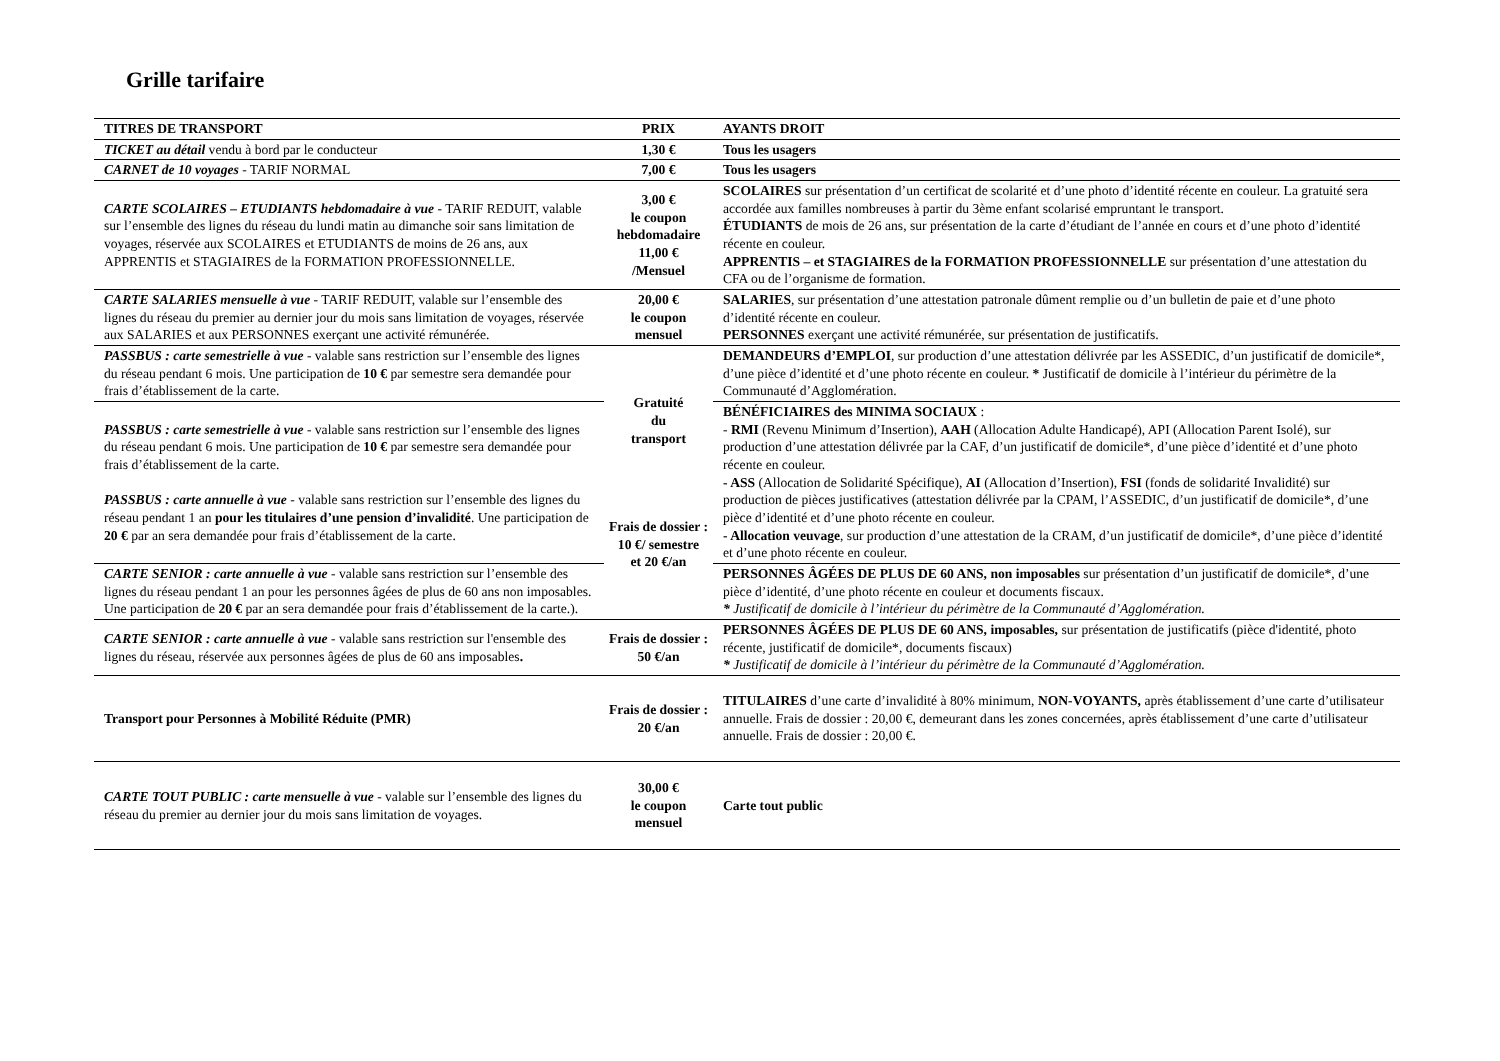Grille tarifaire
| TITRES DE TRANSPORT | PRIX | AYANTS DROIT |
| --- | --- | --- |
| TICKET au détail vendu à bord par le conducteur | 1,30 € | Tous les usagers |
| CARNET de 10 voyages - TARIF NORMAL | 7,00 € | Tous les usagers |
| CARTE SCOLAIRES – ETUDIANTS hebdomadaire à vue - TARIF REDUIT, valable sur l’ensemble des lignes du réseau du lundi matin au dimanche soir sans limitation de voyages, réservée aux SCOLAIRES et ETUDIANTS de moins de 26 ans, aux APPRENTIS et STAGIAIRES de la FORMATION PROFESSIONNELLE. | 3,00 € le coupon hebdomadaire 11,00 € /Mensuel | SCOLAIRES sur présentation d’un certificat de scolarité et d’une photo d’identité récente en couleur. La gratuité sera accordée aux familles nombreuses à partir du 3ème enfant scolarisé empruntant le transport. ÉTUDIANTS de mois de 26 ans, sur présentation de la carte d’étudiant de l’année en cours et d’une photo d’identité récente en couleur. APPRENTIS – et STAGIAIRES de la FORMATION PROFESSIONNELLE sur présentation d’une attestation du CFA ou de l’organisme de formation. |
| CARTE SALARIES mensuelle à vue - TARIF REDUIT, valable sur l’ensemble des lignes du réseau du premier au dernier jour du mois sans limitation de voyages, réservée aux SALARIES et aux PERSONNES exerçant une activité rémunérée. | 20,00 € le coupon mensuel | SALARIES , sur présentation d’une attestation patronale dûment remplie ou d’un bulletin de paie et d’une photo d’identité récente en couleur. PERSONNES exerçant une activité rémunérée, sur présentation de justificatifs. |
| PASSBUS : carte semestrielle à vue - valable sans restriction sur l’ensemble des lignes du réseau pendant 6 mois. Une participation de 10 € par semestre sera demandée pour frais d’établissement de la carte. | Gratuité du transport Frais de dossier : 10 €/ semestre et 20 €/an | DEMANDEURS d’EMPLOI , sur production d’une attestation délivrée par les ASSEDIC, d’un justificatif de domicile*, d’une pièce d’identité et d’une photo récente en couleur. * Justificatif de domicile à l’intérieur du périmètre de la Communauté d’Agglomération. |
| PASSBUS : carte semestrielle à vue - valable sans restriction sur l’ensemble des lignes du réseau pendant 6 mois. Une participation de 10 € par semestre sera demandée pour frais d’établissement de la carte. PASSBUS : carte annuelle à vue - valable sans restriction sur l’ensemble des lignes du réseau pendant 1 an pour les titulaires d’une pension d’invalidité . Une participation de 20 € par an sera demandée pour frais d’établissement de la carte. | | BÉNÉFICIAIRES des MINIMA SOCIAUX : - RMI (Revenu Minimum d’Insertion), AAH (Allocation Adulte Handicapé), API (Allocation Parent Isolé), sur production d’une attestation délivrée par la CAF, d’un justificatif de domicile*, d’une pièce d’identité et d’une photo récente en couleur. - ASS (Allocation de Solidarité Spécifique), AI (Allocation d’Insertion), FSI (fonds de solidarité Invalidité) sur production de pièces justificatives (attestation délivrée par la CPAM, l’ASSEDIC, d’un justificatif de domicile*, d’une pièce d’identité et d’une photo récente en couleur. - Allocation veuvage , sur production d’une attestation de la CRAM, d’un justificatif de domicile*, d’une pièce d’identité et d’une photo récente en couleur. |
| CARTE SENIOR : carte annuelle à vue - valable sans restriction sur l’ensemble des lignes du réseau pendant 1 an pour les personnes âgées de plus de 60 ans non imposables. Une participation de 20 € par an sera demandée pour frais d’établissement de la carte.). | | PERSONNES ÂGÉES DE PLUS DE 60 ANS, non imposables sur présentation d’un justificatif de domicile*, d’une pièce d’identité, d’une photo récente en couleur et documents fiscaux. * Justificatif de domicile à l’intérieur du périmètre de la Communauté d’Agglomération. |
| CARTE SENIOR : carte annuelle à vue - valable sans restriction sur l'ensemble des lignes du réseau, réservée aux personnes âgées de plus de 60 ans imposables . | Frais de dossier : 50 €/an | PERSONNES ÂGÉES DE PLUS DE 60 ANS, imposables, sur présentation de justificatifs (pièce d'identité, photo récente, justificatif de domicile*, documents fiscaux) * Justificatif de domicile à l’intérieur du périmètre de la Communauté d’Agglomération. |
| Transport pour Personnes à Mobilité Réduite (PMR) | Frais de dossier : 20 €/an | TITULAIRES d’une carte d’invalidité à 80% minimum, NON-VOYANTS, après établissement d’une carte d’utilisateur annuelle. Frais de dossier : 20,00 €, demeurant dans les zones concernées, après établissement d’une carte d’utilisateur annuelle. Frais de dossier : 20,00 €. |
| CARTE TOUT PUBLIC : carte mensuelle à vue - valable sur l’ensemble des lignes du réseau du premier au dernier jour du mois sans limitation de voyages. | 30,00 € le coupon mensuel | Carte tout public |